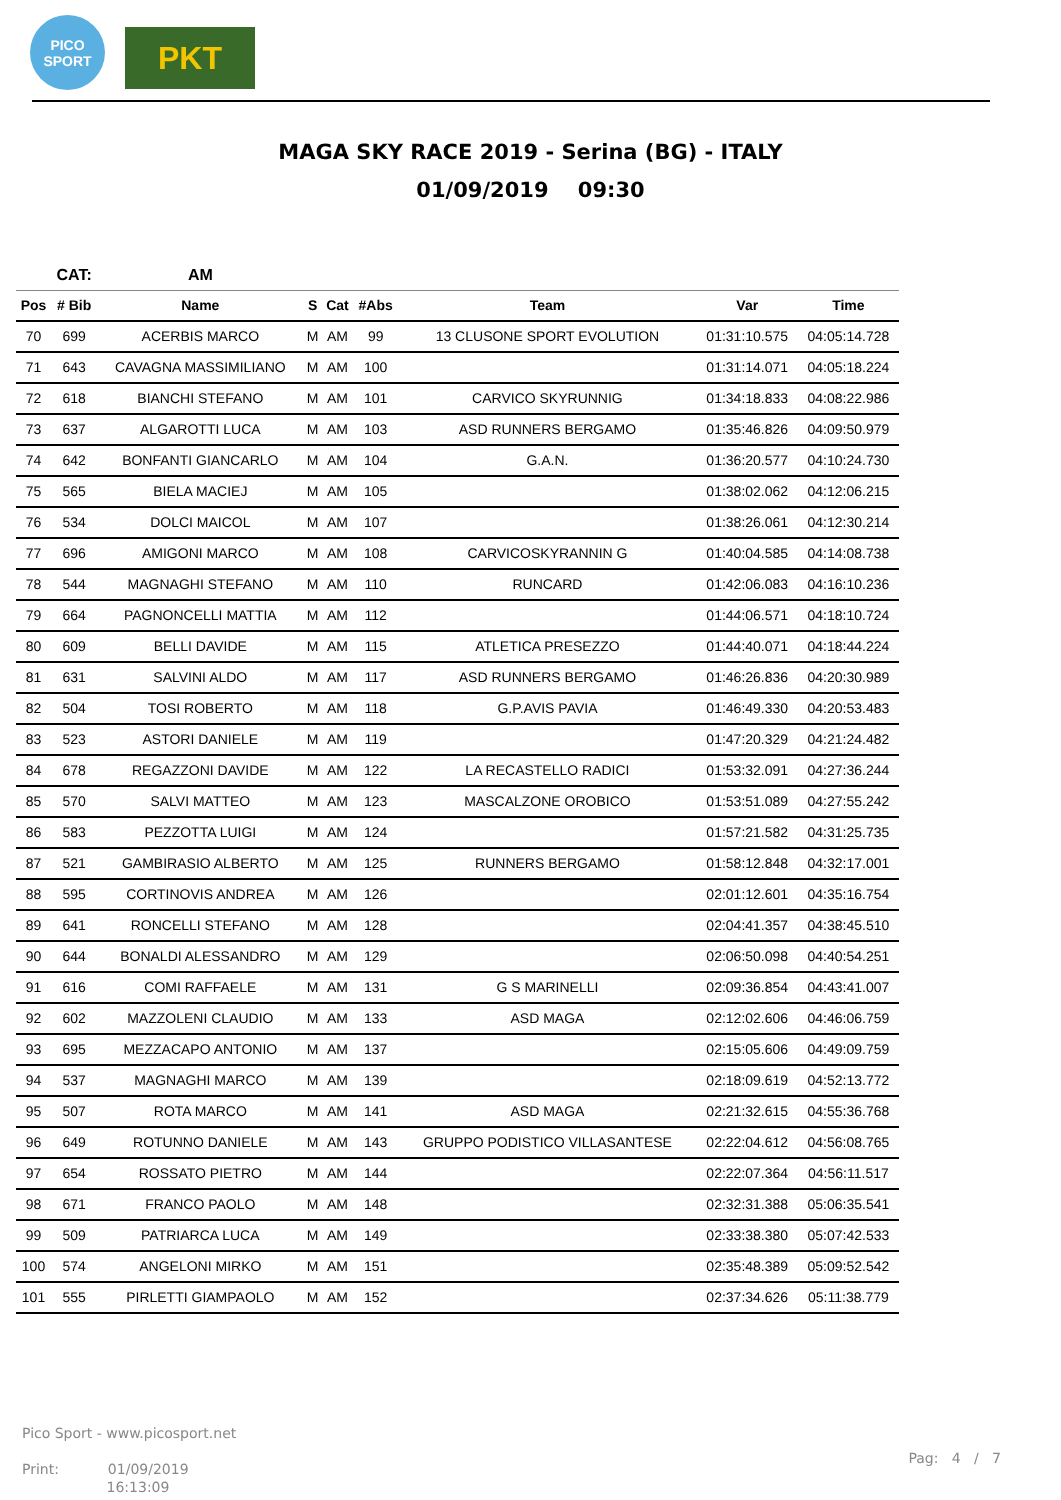PICO
SPORT
PKT
MAGA SKY RACE 2019 - Serina (BG) - ITALY
01/09/2019 09:30
| | CAT: | AM | | | | | | |
| --- | --- | --- | --- | --- | --- | --- | --- | --- |
| Pos | # Bib | Name | S | Cat | #Abs | Team | Var | Time |
| 70 | 699 | ACERBIS MARCO | M | AM | 99 | 13 CLUSONE SPORT EVOLUTION | 01:31:10.575 | 04:05:14.728 |
| 71 | 643 | CAVAGNA MASSIMILIANO | M | AM | 100 | | 01:31:14.071 | 04:05:18.224 |
| 72 | 618 | BIANCHI STEFANO | M | AM | 101 | CARVICO SKYRUNNIG | 01:34:18.833 | 04:08:22.986 |
| 73 | 637 | ALGAROTTI LUCA | M | AM | 103 | ASD RUNNERS BERGAMO | 01:35:46.826 | 04:09:50.979 |
| 74 | 642 | BONFANTI GIANCARLO | M | AM | 104 | G.A.N. | 01:36:20.577 | 04:10:24.730 |
| 75 | 565 | BIELA MACIEJ | M | AM | 105 | | 01:38:02.062 | 04:12:06.215 |
| 76 | 534 | DOLCI MAICOL | M | AM | 107 | | 01:38:26.061 | 04:12:30.214 |
| 77 | 696 | AMIGONI MARCO | M | AM | 108 | CARVICOSKYRANNIN G | 01:40:04.585 | 04:14:08.738 |
| 78 | 544 | MAGNAGHI STEFANO | M | AM | 110 | RUNCARD | 01:42:06.083 | 04:16:10.236 |
| 79 | 664 | PAGNONCELLI MATTIA | M | AM | 112 | | 01:44:06.571 | 04:18:10.724 |
| 80 | 609 | BELLI DAVIDE | M | AM | 115 | ATLETICA PRESEZZO | 01:44:40.071 | 04:18:44.224 |
| 81 | 631 | SALVINI ALDO | M | AM | 117 | ASD RUNNERS BERGAMO | 01:46:26.836 | 04:20:30.989 |
| 82 | 504 | TOSI ROBERTO | M | AM | 118 | G.P.AVIS PAVIA | 01:46:49.330 | 04:20:53.483 |
| 83 | 523 | ASTORI DANIELE | M | AM | 119 | | 01:47:20.329 | 04:21:24.482 |
| 84 | 678 | REGAZZONI DAVIDE | M | AM | 122 | LA RECASTELLO RADICI | 01:53:32.091 | 04:27:36.244 |
| 85 | 570 | SALVI MATTEO | M | AM | 123 | MASCALZONE OROBICO | 01:53:51.089 | 04:27:55.242 |
| 86 | 583 | PEZZOTTA LUIGI | M | AM | 124 | | 01:57:21.582 | 04:31:25.735 |
| 87 | 521 | GAMBIRASIO ALBERTO | M | AM | 125 | RUNNERS BERGAMO | 01:58:12.848 | 04:32:17.001 |
| 88 | 595 | CORTINOVIS ANDREA | M | AM | 126 | | 02:01:12.601 | 04:35:16.754 |
| 89 | 641 | RONCELLI STEFANO | M | AM | 128 | | 02:04:41.357 | 04:38:45.510 |
| 90 | 644 | BONALDI ALESSANDRO | M | AM | 129 | | 02:06:50.098 | 04:40:54.251 |
| 91 | 616 | COMI RAFFAELE | M | AM | 131 | G S MARINELLI | 02:09:36.854 | 04:43:41.007 |
| 92 | 602 | MAZZOLENI CLAUDIO | M | AM | 133 | ASD MAGA | 02:12:02.606 | 04:46:06.759 |
| 93 | 695 | MEZZACAPO ANTONIO | M | AM | 137 | | 02:15:05.606 | 04:49:09.759 |
| 94 | 537 | MAGNAGHI MARCO | M | AM | 139 | | 02:18:09.619 | 04:52:13.772 |
| 95 | 507 | ROTA MARCO | M | AM | 141 | ASD MAGA | 02:21:32.615 | 04:55:36.768 |
| 96 | 649 | ROTUNNO DANIELE | M | AM | 143 | GRUPPO PODISTICO VILLASANTESE | 02:22:04.612 | 04:56:08.765 |
| 97 | 654 | ROSSATO PIETRO | M | AM | 144 | | 02:22:07.364 | 04:56:11.517 |
| 98 | 671 | FRANCO PAOLO | M | AM | 148 | | 02:32:31.388 | 05:06:35.541 |
| 99 | 509 | PATRIARCA LUCA | M | AM | 149 | | 02:33:38.380 | 05:07:42.533 |
| 100 | 574 | ANGELONI MIRKO | M | AM | 151 | | 02:35:48.389 | 05:09:52.542 |
| 101 | 555 | PIRLETTI GIAMPAOLO | M | AM | 152 | | 02:37:34.626 | 05:11:38.779 |
Pico Sport - www.picosport.net
Print: 01/09/2019
16:13:09
Pag: 4 / 7